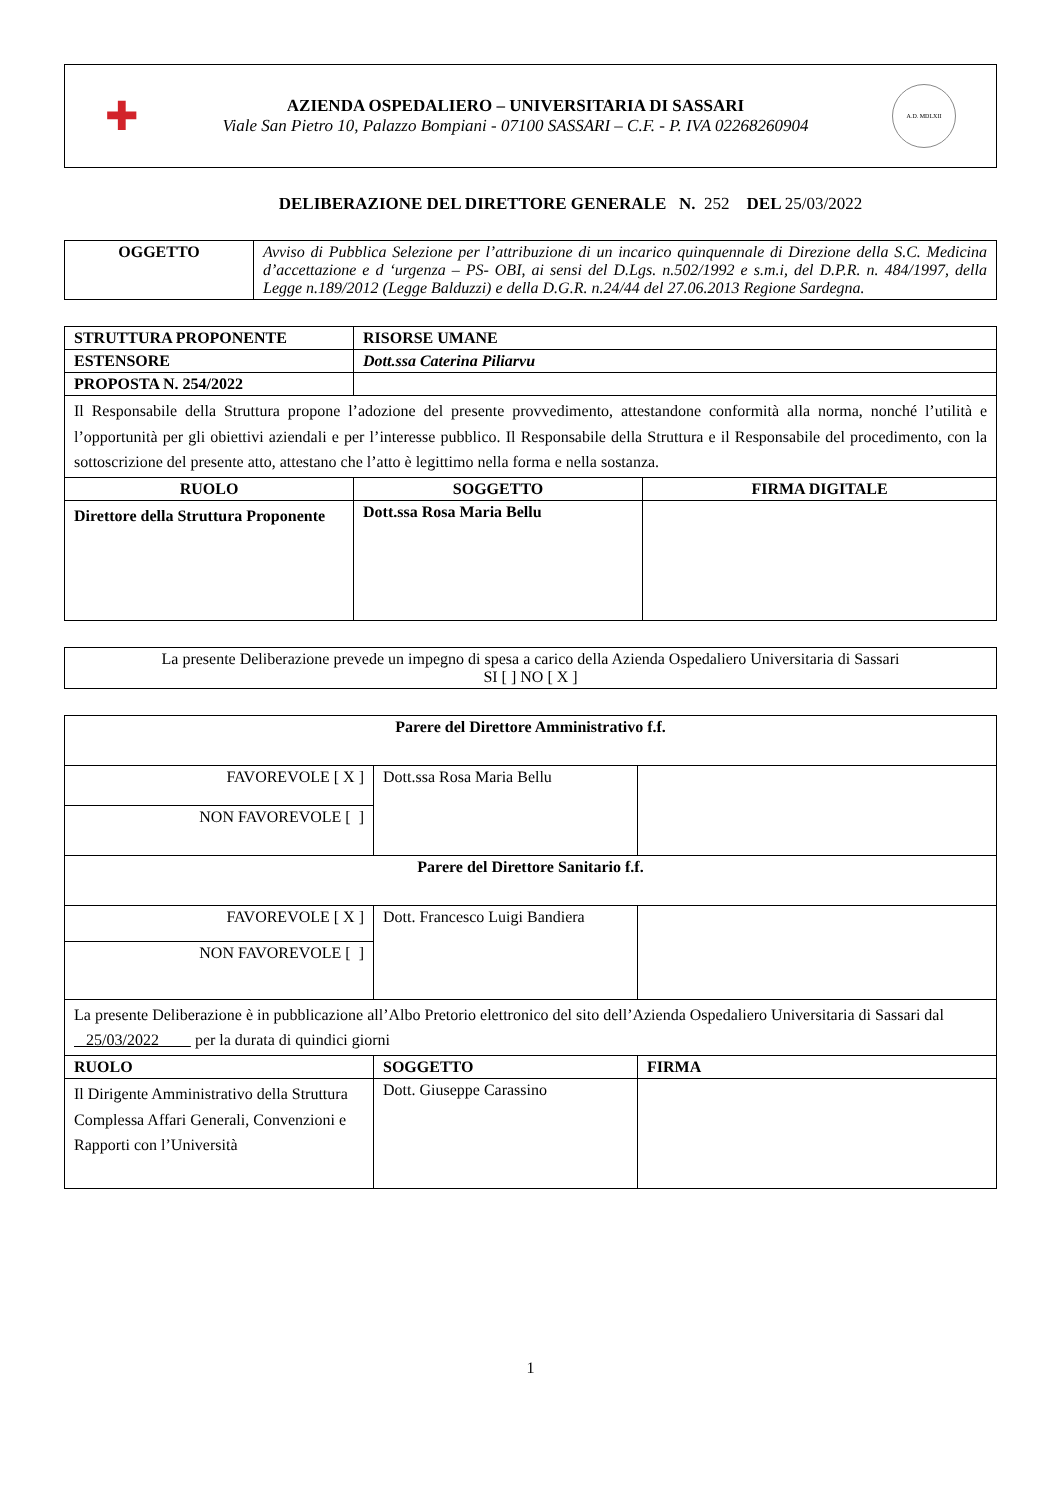✚
AZIENDA OSPEDALIERO – UNIVERSITARIA DI SASSARI
Viale San Pietro 10, Palazzo Bompiani - 07100 SASSARI – C.F. - P. IVA 02268260904
A.D. MDLXII
DELIBERAZIONE DEL DIRETTORE GENERALE N. 252 DEL 25/03/2022
| OGGETTO | Avviso di Pubblica Selezione per l’attribuzione di un incarico quinquennale di Direzione della S.C. Medicina d’accettazione e d ‘urgenza – PS- OBI, ai sensi del D.Lgs. n.502/1992 e s.m.i, del D.P.R. n. 484/1997, della Legge n.189/2012 (Legge Balduzzi) e della D.G.R. n.24/44 del 27.06.2013 Regione Sardegna. |
| STRUTTURA PROPONENTE | RISORSE UMANE | |
| ESTENSORE | Dott.ssa Caterina Piliarvu | |
| PROPOSTA N. 254/2022 | | |
| Il Responsabile della Struttura propone l’adozione del presente provvedimento, attestandone conformità alla norma, nonché l’utilità e l’opportunità per gli obiettivi aziendali e per l’interesse pubblico. Il Responsabile della Struttura e il Responsabile del procedimento, con la sottoscrizione del presente atto, attestano che l’atto è legittimo nella forma e nella sostanza. | | |
| RUOLO | SOGGETTO | FIRMA DIGITALE |
| Direttore della Struttura Proponente | Dott.ssa Rosa Maria Bellu | |
| La presente Deliberazione prevede un impegno di spesa a carico della Azienda Ospedaliero Universitaria di Sassari SI [ ] NO [ X ] |
| Parere del Direttore Amministrativo f.f. | | |
| FAVOREVOLE [ X ] | Dott.ssa Rosa Maria Bellu | |
| NON FAVOREVOLE [ ] | | |
| Parere del Direttore Sanitario f.f. | | |
| FAVOREVOLE [ X ] | Dott. Francesco Luigi Bandiera | |
| NON FAVOREVOLE [ ] | | |
| La presente Deliberazione è in pubblicazione all’Albo Pretorio elettronico del sito dell’Azienda Ospedaliero Universitaria di Sassari dal 25/03/2022 per la durata di quindici giorni | | |
| RUOLO | SOGGETTO | FIRMA |
| Il Dirigente Amministrativo della Struttura Complessa Affari Generali, Convenzioni e Rapporti con l’Università | Dott. Giuseppe Carassino | |
1